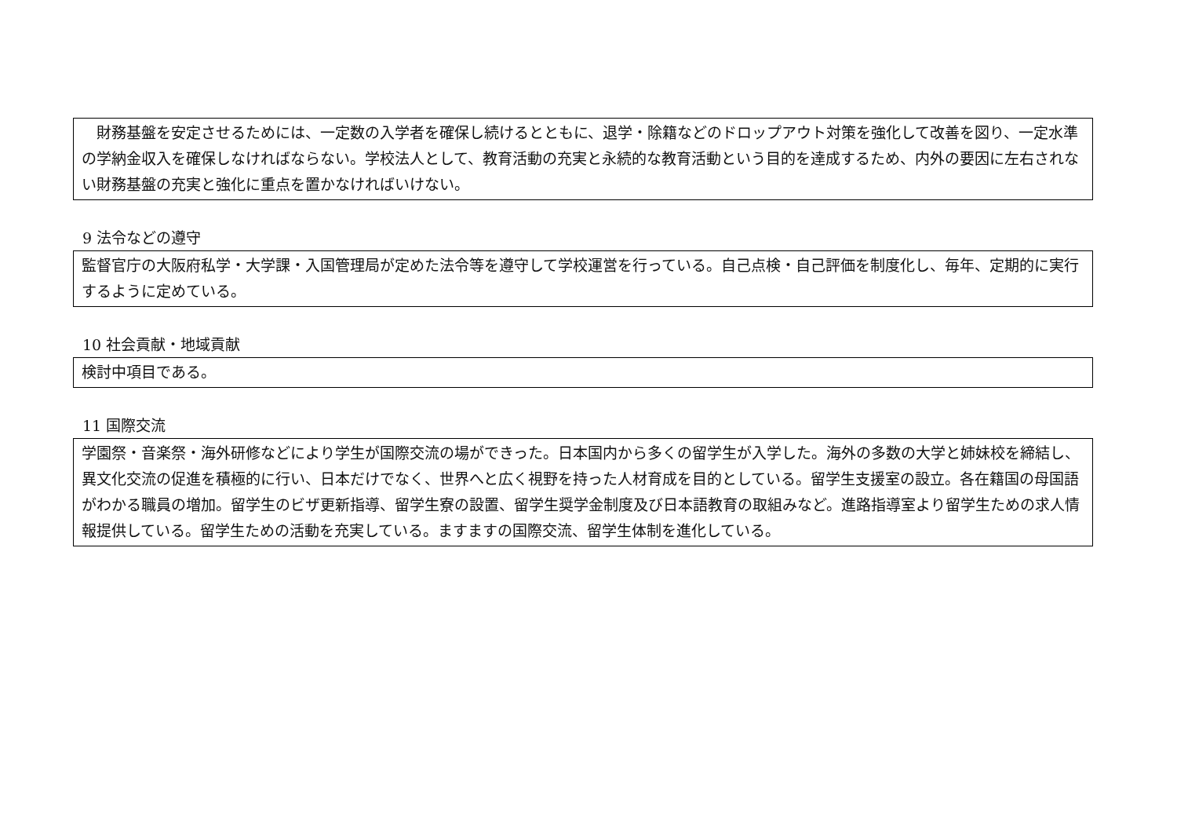財務基盤を安定させるためには、一定数の入学者を確保し続けるとともに、退学・除籍などのドロップアウト対策を強化して改善を図り、一定水準の学納金収入を確保しなければならない。学校法人として、教育活動の充実と永続的な教育活動という目的を達成するため、内外の要因に左右されない財務基盤の充実と強化に重点を置かなければいけない。
9 法令などの遵守
監督官庁の大阪府私学・大学課・入国管理局が定めた法令等を遵守して学校運営を行っている。自己点検・自己評価を制度化し、毎年、定期的に実行するように定めている。
10 社会貢献・地域貢献
検討中項目である。
11 国際交流
学園祭・音楽祭・海外研修などにより学生が国際交流の場ができった。日本国内から多くの留学生が入学した。海外の多数の大学と姉妹校を締結し、異文化交流の促進を積極的に行い、日本だけでなく、世界へと広く視野を持った人材育成を目的としている。留学生支援室の設立。各在籍国の母国語がわかる職員の増加。留学生のビザ更新指導、留学生寮の設置、留学生奨学金制度及び日本語教育の取組みなど。進路指導室より留学生ための求人情報提供している。留学生ための活動を充実している。ますますの国際交流、留学生体制を進化している。